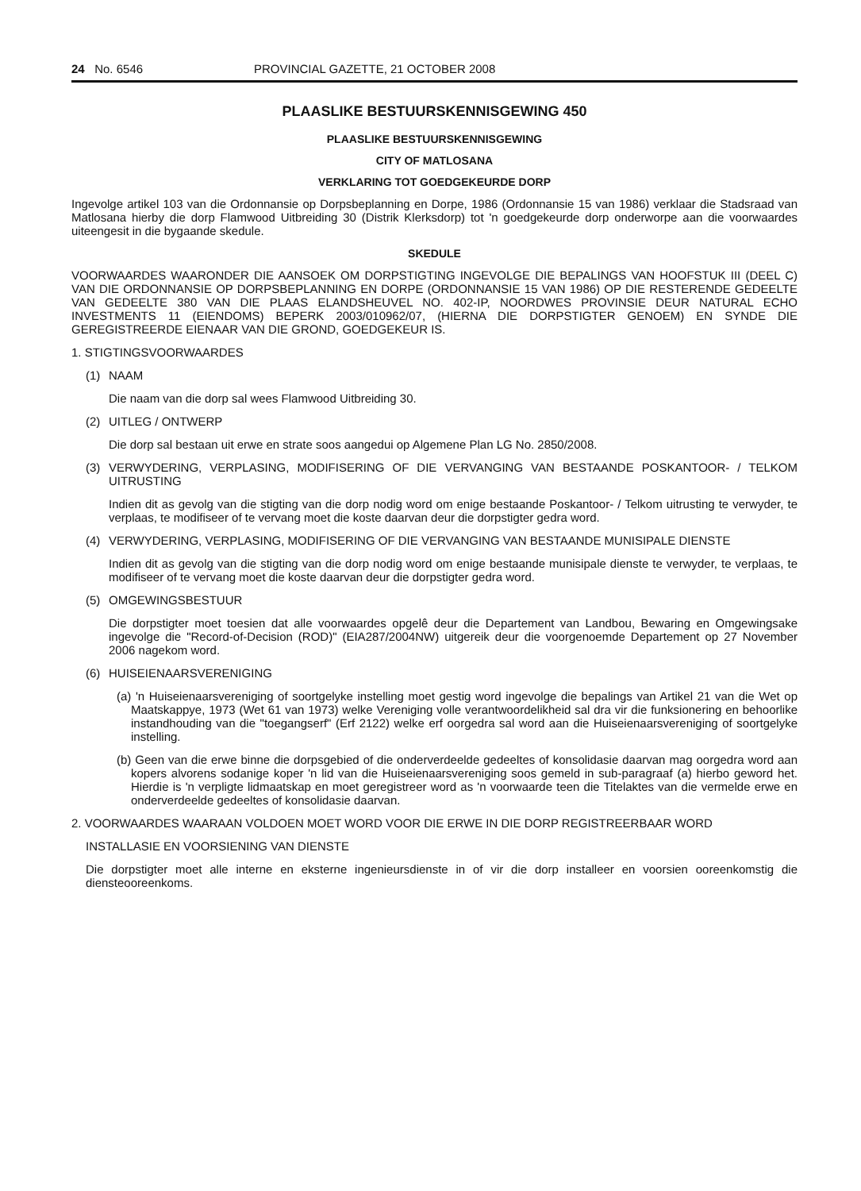24 No. 6546 PROVINCIAL GAZETTE, 21 OCTOBER 2008
PLAASLIKE BESTUURSKENNISGEWING 450
PLAASLIKE BESTUURSKENNISGEWING
CITY OF MATLOSANA
VERKLARING TOT GOEDGEKEURDE DORP
Ingevolge artikel 103 van die Ordonnansie op Dorpsbeplanning en Dorpe, 1986 (Ordonnansie 15 van 1986) verklaar die Stadsraad van Matlosana hierby die dorp Flamwood Uitbreiding 30 (Distrik Klerksdorp) tot 'n goedgekeurde dorp onderworpe aan die voorwaardes uiteengesit in die bygaande skedule.
SKEDULE
VOORWAARDES WAARONDER DIE AANSOEK OM DORPSTIGTING INGEVOLGE DIE BEPALINGS VAN HOOFSTUK III (DEEL C) VAN DIE ORDONNANSIE OP DORPSBEPLANNING EN DORPE (ORDONNANSIE 15 VAN 1986) OP DIE RESTERENDE GEDEELTE VAN GEDEELTE 380 VAN DIE PLAAS ELANDSHEUVEL NO. 402-IP, NOORDWES PROVINSIE DEUR NATURAL ECHO INVESTMENTS 11 (EIENDOMS) BEPERK 2003/010962/07, (HIERNA DIE DORPSTIGTER GENOEM) EN SYNDE DIE GEREGISTREERDE EIENAAR VAN DIE GROND, GOEDGEKEUR IS.
1. STIGTINGSVOORWAARDES
(1) NAAM
Die naam van die dorp sal wees Flamwood Uitbreiding 30.
(2) UITLEG / ONTWERP
Die dorp sal bestaan uit erwe en strate soos aangedui op Algemene Plan LG No. 2850/2008.
(3) VERWYDERING, VERPLASING, MODIFISERING OF DIE VERVANGING VAN BESTAANDE POSKANTOOR- / TELKOM UITRUSTING
Indien dit as gevolg van die stigting van die dorp nodig word om enige bestaande Poskantoor- / Telkom uitrusting te verwyder, te verplaas, te modifiseer of te vervang moet die koste daarvan deur die dorpstigter gedra word.
(4) VERWYDERING, VERPLASING, MODIFISERING OF DIE VERVANGING VAN BESTAANDE MUNISIPALE DIENSTE
Indien dit as gevolg van die stigting van die dorp nodig word om enige bestaande munisipale dienste te verwyder, te verplaas, te modifiseer of te vervang moet die koste daarvan deur die dorpstigter gedra word.
(5) OMGEWINGSBESTUUR
Die dorpstigter moet toesien dat alle voorwaardes opgelê deur die Departement van Landbou, Bewaring en Omgewingsake ingevolge die "Record-of-Decision (ROD)" (EIA287/2004NW) uitgereik deur die voorgenoemde Departement op 27 November 2006 nagekom word.
(6) HUISEIENAARSVERENIGING
(a) 'n Huiseienaarsvereniging of soortgelyke instelling moet gestig word ingevolge die bepalings van Artikel 21 van die Wet op Maatskappye, 1973 (Wet 61 van 1973) welke Vereniging volle verantwoordelikheid sal dra vir die funksionering en behoorlike instandhouding van die "toegangserf" (Erf 2122) welke erf oorgedra sal word aan die Huiseienaarsvereniging of soortgelyke instelling.
(b) Geen van die erwe binne die dorpsgebied of die onderverdeelde gedeeltes of konsolidasie daarvan mag oorgedra word aan kopers alvorens sodanige koper 'n lid van die Huiseienaarsvereniging soos gemeld in sub-paragraaf (a) hierbo geword het. Hierdie is 'n verpligte lidmaatskap en moet geregistreer word as 'n voorwaarde teen die Titelaktes van die vermelde erwe en onderverdeelde gedeeltes of konsolidasie daarvan.
2. VOORWAARDES WAARAAN VOLDOEN MOET WORD VOOR DIE ERWE IN DIE DORP REGISTREERBAAR WORD
INSTALLASIE EN VOORSIENING VAN DIENSTE
Die dorpstigter moet alle interne en eksterne ingenieursdienste in of vir die dorp installeer en voorsien ooreenkomstig die diensteooreenkoms.